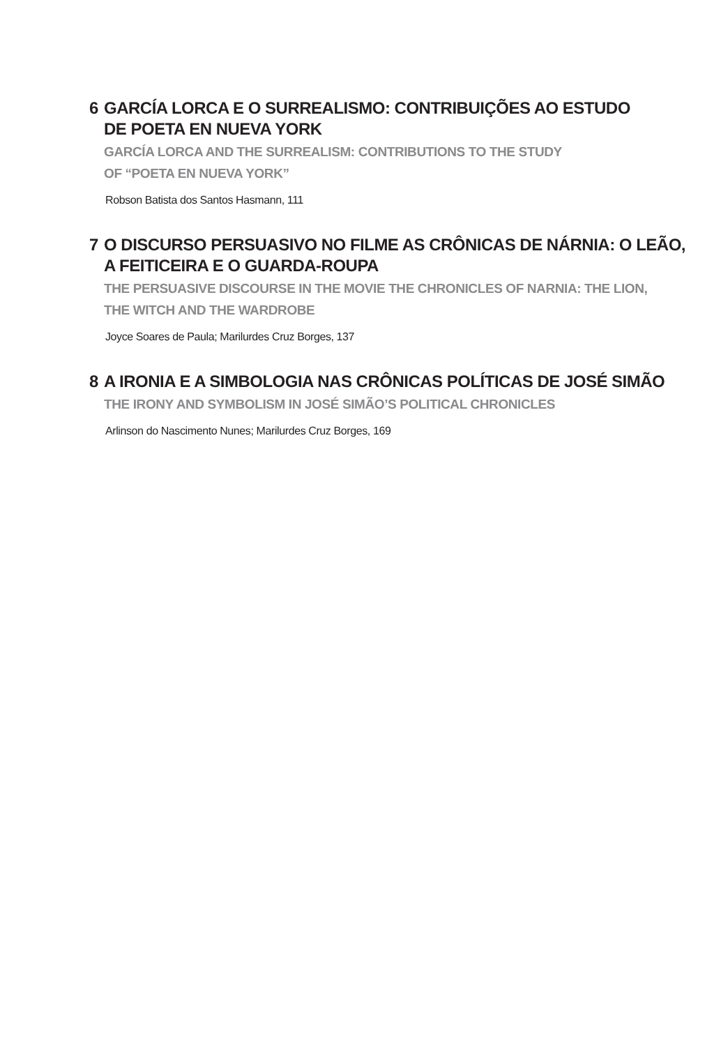6 GARCÍA LORCA E O SURREALISMO: CONTRIBUIÇÕES AO ESTUDO
DE POETA EN NUEVA YORK
GARCÍA LORCA AND THE SURREALISM: CONTRIBUTIONS TO THE STUDY
OF “POETA EN NUEVA YORK”
Robson Batista dos Santos Hasmann, 111
7 O DISCURSO PERSUASIVO NO FILME AS CRÔNICAS DE NÁRNIA: O LEÃO,
A FEITICEIRA E O GUARDA-ROUPA
THE PERSUASIVE DISCOURSE IN THE MOVIE THE CHRONICLES OF NARNIA: THE LION,
THE WITCH AND THE WARDROBE
Joyce Soares de Paula; Marilurdes Cruz Borges, 137
8 A IRONIA E A SIMBOLOGIA NAS CRÔNICAS POLÍTICAS DE JOSÉ SIMÃO
THE IRONY AND SYMBOLISM IN JOSÉ SIMÃO’S POLITICAL CHRONICLES
Arlinson do Nascimento Nunes; Marilurdes Cruz Borges, 169